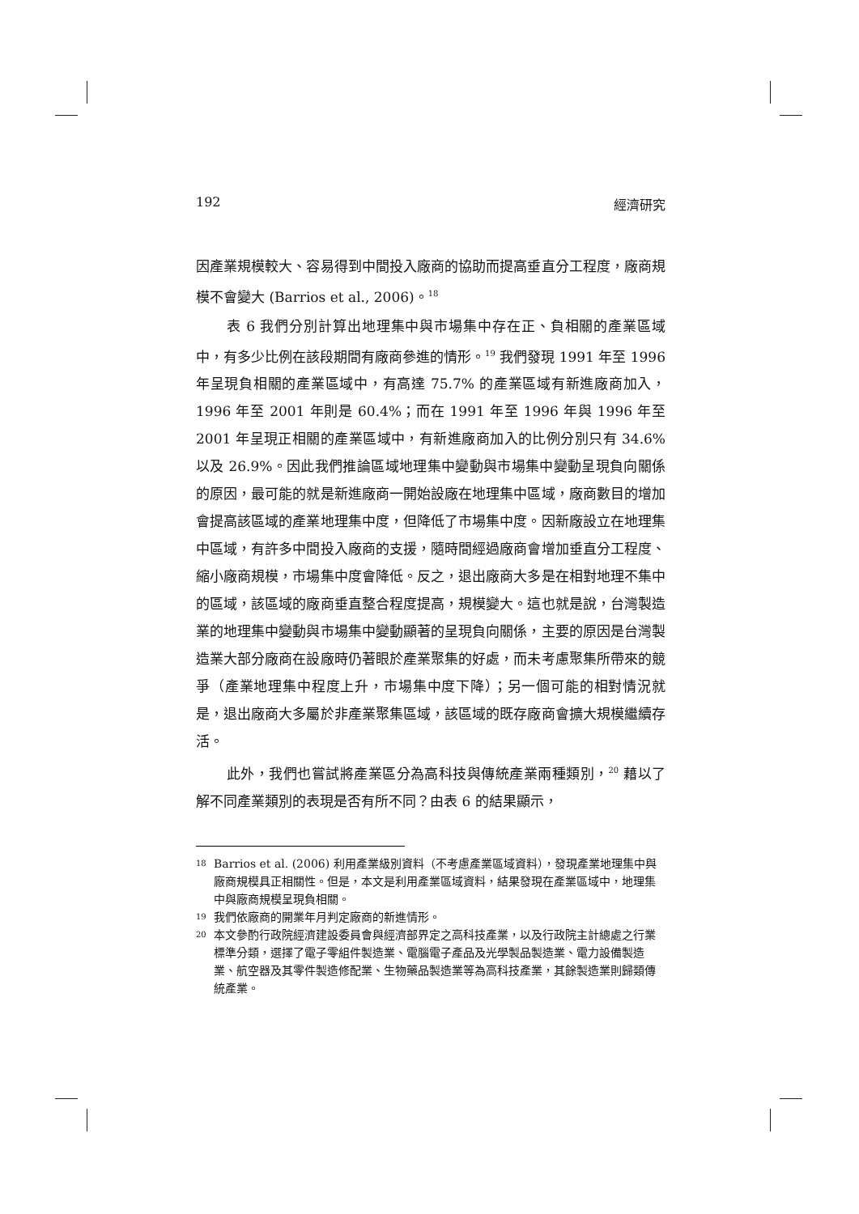192 經濟研究
因產業規模較大、容易得到中間投入廠商的協助而提高垂直分工程度，廠商規模不會變大 (Barrios et al., 2006)。<sup>18</sup>
表 6 我們分別計算出地理集中與市場集中存在正、負相關的產業區域中，有多少比例在該段期間有廠商參進的情形。<sup>19</sup> 我們發現 1991 年至 1996 年呈現負相關的產業區域中，有高達 75.7% 的產業區域有新進廠商加入，1996 年至 2001 年則是 60.4%；而在 1991 年至 1996 年與 1996 年至 2001 年呈現正相關的產業區域中，有新進廠商加入的比例分別只有 34.6% 以及 26.9%。因此我們推論區域地理集中變動與市場集中變動呈現負向關係的原因，最可能的就是新進廠商一開始設廠在地理集中區域，廠商數目的增加會提高該區域的產業地理集中度，但降低了市場集中度。因新廠設立在地理集中區域，有許多中間投入廠商的支援，隨時間經過廠商會增加垂直分工程度、縮小廠商規模，市場集中度會降低。反之，退出廠商大多是在相對地理不集中的區域，該區域的廠商垂直整合程度提高，規模變大。這也就是說，台灣製造業的地理集中變動與市場集中變動顯著的呈現負向關係，主要的原因是台灣製造業大部分廠商在設廠時仍著眼於產業聚集的好處，而未考慮聚集所帶來的競爭（產業地理集中程度上升，市場集中度下降）；另一個可能的相對情況就是，退出廠商大多屬於非產業聚集區域，該區域的既存廠商會擴大規模繼續存活。
此外，我們也嘗試將產業區分為高科技與傳統產業兩種類別，<sup>20</sup> 藉以了解不同產業類別的表現是否有所不同？由表 6 的結果顯示，
18
Barrios et al. (2006) 利用產業級別資料（不考慮產業區域資料），發現產業地理集中與廠商規模具正相關性。但是，本文是利用產業區域資料，結果發現在產業區域中，地理集中與廠商規模呈現負相關。
19
我們依廠商的開業年月判定廠商的新進情形。
20
本文參酌行政院經濟建設委員會與經濟部界定之高科技產業，以及行政院主計總處之行業標準分類，選擇了電子零組件製造業、電腦電子產品及光學製品製造業、電力設備製造業、航空器及其零件製造修配業、生物藥品製造業等為高科技產業，其餘製造業則歸類傳統產業。